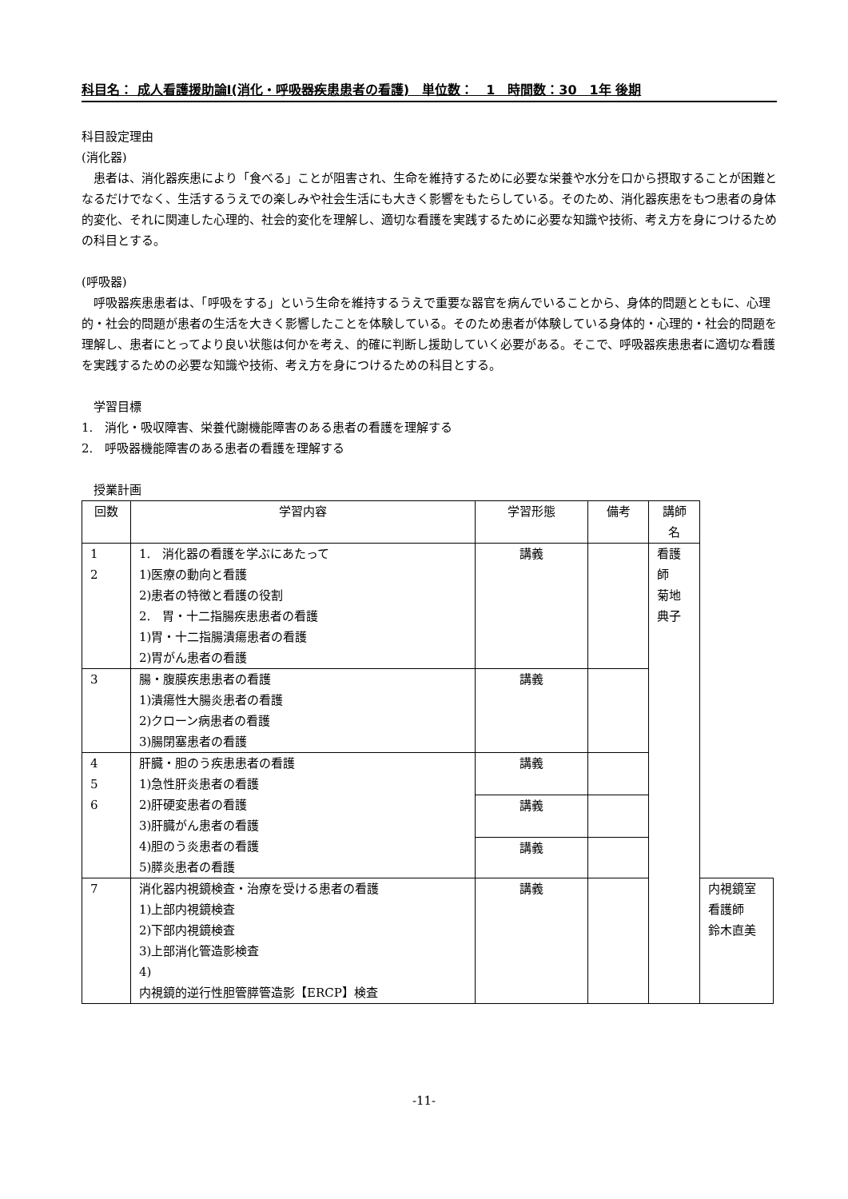科目名： 成人看護援助論Ⅰ(消化・呼吸器疾患患者の看護)　単位数：　1　時間数：30　1年 後期
科目設定理由
(消化器)
　患者は、消化器疾患により「食べる」ことが阻害され、生命を維持するために必要な栄養や水分を口から摂取することが困難となるだけでなく、生活するうえでの楽しみや社会生活にも大きく影響をもたらしている。そのため、消化器疾患をもつ患者の身体的変化、それに関連した心理的、社会的変化を理解し、適切な看護を実践するために必要な知識や技術、考え方を身につけるための科目とする。
(呼吸器)
　呼吸器疾患患者は、「呼吸をする」という生命を維持するうえで重要な器官を病んでいることから、身体的問題とともに、心理的・社会的問題が患者の生活を大きく影響したことを体験している。そのため患者が体験している身体的・心理的・社会的問題を理解し、患者にとってより良い状態は何かを考え、的確に判断し援助していく必要がある。そこで、呼吸器疾患患者に適切な看護を実践するための必要な知識や技術、考え方を身につけるための科目とする。
　学習目標
1.　消化・吸収障害、栄養代謝機能障害のある患者の看護を理解する
2.　呼吸器機能障害のある患者の看護を理解する
　授業計画
| 回数 | 学習内容 | 学習形態 | 備考 | 講師名 | |
| --- | --- | --- | --- | --- | --- |
| 1 2 | 1. 消化器の看護を学ぶにあたって 1)医療の動向と看護 2)患者の特徴と看護の役割 2. 胃・十二指腸疾患患者の看護 1)胃・十二指腸潰瘍患者の看護 2)胃がん患者の看護 | 講義 | | 看護師 菊地典子 | |
| 3 | 腸・腹膜疾患患者の看護 1)潰瘍性大腸炎患者の看護 2)クローン病患者の看護 3)腸閉塞患者の看護 | 講義 | | | |
| 4 5 6 | 肝臓・胆のう疾患患者の看護 1)急性肝炎患者の看護 2)肝硬変患者の看護 3)肝臓がん患者の看護 4)胆のう炎患者の看護 5)膵炎患者の看護 | 講義 | | | |
| | | 講義 | | | |
| | | 講義 | | | |
| 7 | 消化器内視鏡検査・治療を受ける患者の看護 1)上部内視鏡検査 2)下部内視鏡検査 3)上部消化管造影検査 4) 内視鏡的逆行性胆管膵管造影【ERCP】検査 | 講義 | | | 内視鏡室看護師 鈴木直美 |
-11-